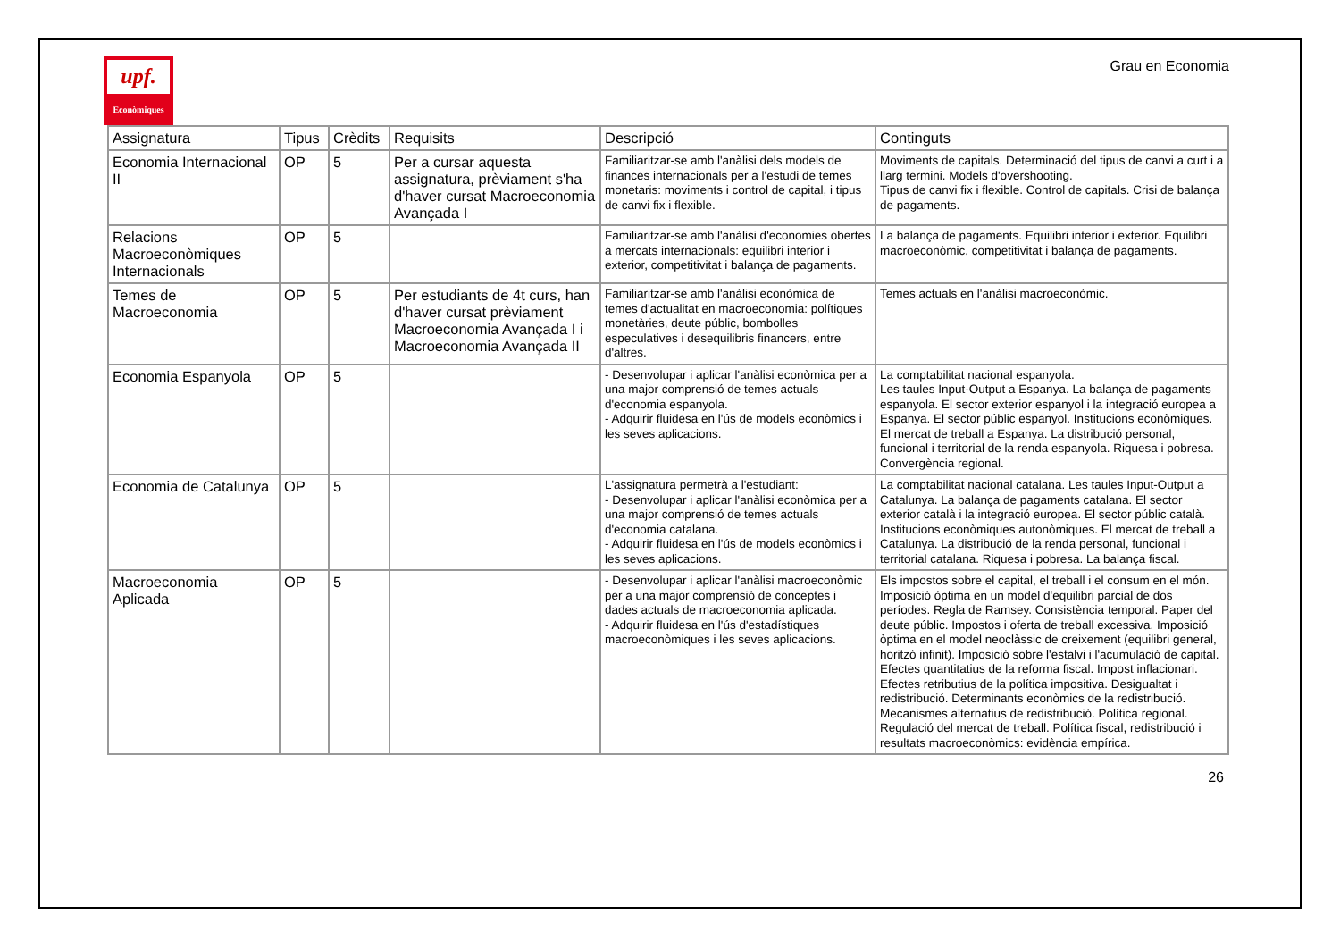upf.
Econòmiques
Grau en Economia
| Assignatura | Tipus | Crèdits | Requisits | Descripció | Continguts |
| --- | --- | --- | --- | --- | --- |
| Economia Internacional II | OP | 5 | Per a cursar aquesta assignatura, prèviament s'ha d'haver cursat Macroeconomia Avançada I | Familiaritzar-se amb l'anàlisi dels models de finances internacionals per a l'estudi de temes monetaris: moviments i control de capital, i tipus de canvi fix i flexible. | Moviments de capitals. Determinació del tipus de canvi a curt i a llarg termini. Models d'overshooting. Tipus de canvi fix i flexible. Control de capitals. Crisi de balança de pagaments. |
| Relacions Macroeconòmiques Internacionals | OP | 5 | | Familiaritzar-se amb l'anàlisi d'economies obertes a mercats internacionals: equilibri interior i exterior, competitivitat i balança de pagaments. | La balança de pagaments. Equilibri interior i exterior. Equilibri macroeconòmic, competitivitat i balança de pagaments. |
| Temes de Macroeconomia | OP | 5 | Per estudiants de 4t curs, han d'haver cursat prèviament Macroeconomia Avançada I i Macroeconomia Avançada II | Familiaritzar-se amb l'anàlisi econòmica de temes d'actualitat en macroeconomia: polítiques monetàries, deute públic, bombolles especulatives i desequilibris financers, entre d'altres. | Temes actuals en l'anàlisi macroeconòmic. |
| Economia Espanyola | OP | 5 | | - Desenvolupar i aplicar l'anàlisi econòmica per a una major comprensió de temes actuals d'economia espanyola. - Adquirir fluidesa en l'ús de models econòmics i les seves aplicacions. | La comptabilitat nacional espanyola. Les taules Input-Output a Espanya. La balança de pagaments espanyola. El sector exterior espanyol i la integració europea a Espanya. El sector públic espanyol. Institucions econòmiques. El mercat de treball a Espanya. La distribució personal, funcional i territorial de la renda espanyola. Riquesa i pobresa. Convergència regional. |
| Economia de Catalunya | OP | 5 | | L'assignatura permetrà a l'estudiant: - Desenvolupar i aplicar l'anàlisi econòmica per a una major comprensió de temes actuals d'economia catalana. - Adquirir fluidesa en l'ús de models econòmics i les seves aplicacions. | La comptabilitat nacional catalana. Les taules Input-Output a Catalunya. La balança de pagaments catalana. El sector exterior català i la integració europea. El sector públic català. Institucions econòmiques autonòmiques. El mercat de treball a Catalunya. La distribució de la renda personal, funcional i territorial catalana. Riquesa i pobresa. La balança fiscal. |
| Macroeconomia Aplicada | OP | 5 | | - Desenvolupar i aplicar l'anàlisi macroeconòmic per a una major comprensió de conceptes i dades actuals de macroeconomia aplicada. - Adquirir fluidesa en l'ús d'estadístiques macroeconòmiques i les seves aplicacions. | Els impostos sobre el capital, el treball i el consum en el món. Imposició òptima en un model d'equilibri parcial de dos períodes. Regla de Ramsey. Consistència temporal. Paper del deute públic. Impostos i oferta de treball excessiva. Imposició òptima en el model neoclàssic de creixement (equilibri general, horitzó infinit). Imposició sobre l'estalvi i l'acumulació de capital. Efectes quantitatius de la reforma fiscal. Impost inflacionari. Efectes retributius de la política impositiva. Desigualtat i redistribució. Determinants econòmics de la redistribució. Mecanismes alternatius de redistribució. Política regional. Regulació del mercat de treball. Política fiscal, redistribució i resultats macroeconòmics: evidència empírica. |
26